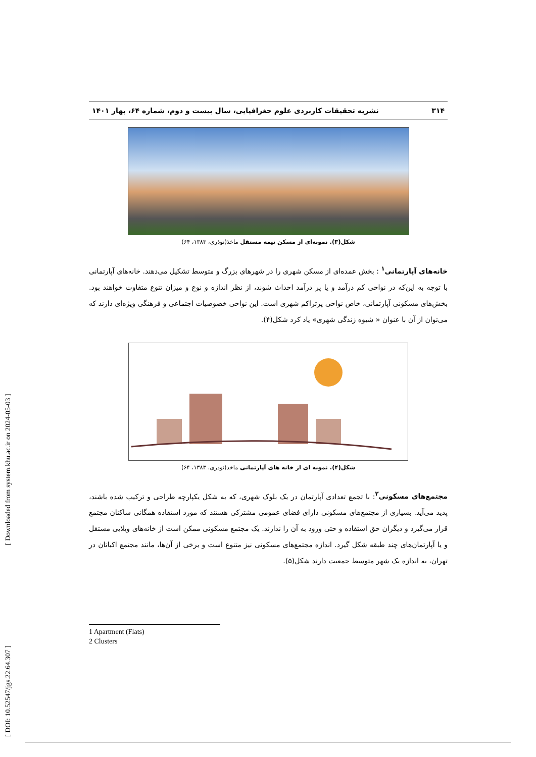[ DOI: 10.52547/jgs.22.64.307 ] [ Downloaded from system.khu.ac.ir on 2024-05-03 ]
۳۱۴ نشریه تحقیقات کاربردی علوم جغرافیایی، سال بیست و دوم، شماره ۶۴، بهار ۱۴۰۱
شکل(۳). نمونه‌ای از مسکن نیمه مستقل ماخذ(نوذری، ۱۳۸۳، ۶۴)
خانه‌های آپارتمانی<sup>۱</sup> : بخش عمده‌ای از مسکن شهری را در شهرهای بزرگ و متوسط تشکیل می‌دهند. خانه‌های آپارتمانی با توجه به این‌که در نواحی کم درآمد و یا پر درآمد احداث شوند، از نظر اندازه و نوع و میزان تنوع متفاوت خواهند بود. بخش‌های مسکونی آپارتمانی، خاص نواحی پرتراکم شهری است. این نواحی خصوصیات اجتماعی و فرهنگی ویژه‌ای دارند که می‌توان از آن با عنوان « شیوه زندگی شهری» یاد کرد شکل(۴).
شکل(۴). نمونه ای از خانه های آپارتمانی ماخذ(نوذری، ۱۳۸۳، ۶۴)
مجتمع‌های مسکونی<sup>۲</sup>: با تجمع تعدادی آپارتمان در یک بلوک شهری، که به شکل یکپارچه طراحی و ترکیب شده باشند، پدید می‌آید. بسیاری از مجتمع‌های مسکونی دارای فضای عمومی مشترکی هستند که مورد استقاده همگانی ساکنان مجتمع قرار می‌گیرد و دیگران حق استفاده و حتی ورود به آن را ندارند. یک مجتمع مسکونی ممکن است از خانه‌های ویلایی مستقل و یا آپارتمان‌های چند طبقه شکل گیرد. اندازه مجتمع‌های مسکونی نیز متنوع است و برخی از آن‌ها، مانند مجتمع اکباتان در تهران، به اندازه یک شهر متوسط جمعیت دارند شکل(۵).
1 Apartment (Flats)
2 Clusters